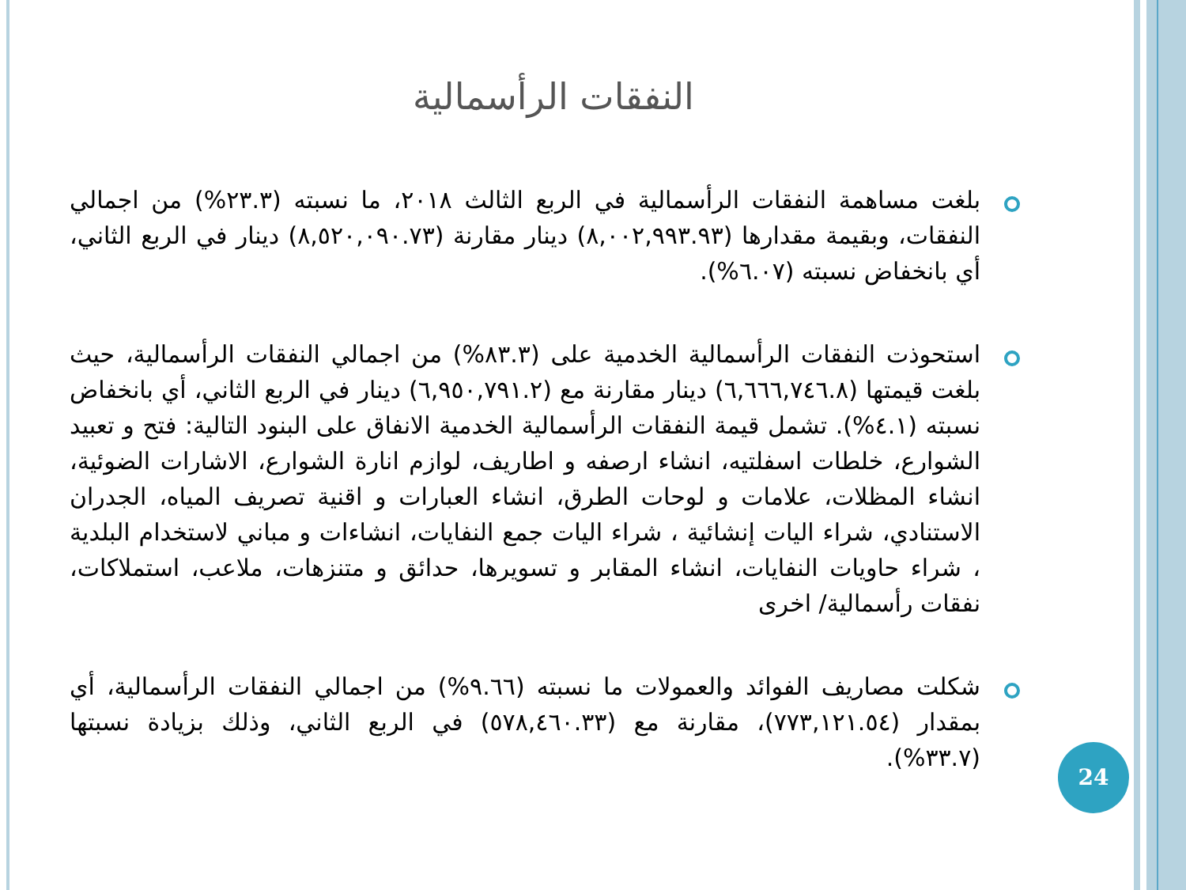النفقات الرأسمالية
بلغت مساهمة النفقات الرأسمالية في الربع الثالث ٢٠١٨، ما نسبته (٢٣.٣%) من اجمالي النفقات، وبقيمة مقدارها (٨,٠٠٢,٩٩٣.٩٣) دينار مقارنة (٨,٥٢٠,٠٩٠.٧٣) دينار في الربع الثاني، أي بانخفاض نسبته (٦.٠٧%).
استحوذت النفقات الرأسمالية الخدمية على (٨٣.٣%) من اجمالي النفقات الرأسمالية، حيث بلغت قيمتها (٦,٦٦٦,٧٤٦.٨) دينار مقارنة مع (٦,٩٥٠,٧٩١.٢) دينار في الربع الثاني، أي بانخفاض نسبته (٤.١%). تشمل قيمة النفقات الرأسمالية الخدمية الانفاق على البنود التالية: فتح و تعبيد الشوارع، خلطات اسفلتيه، انشاء ارصفه و اطاريف، لوازم انارة الشوارع، الاشارات الضوئية، انشاء المظلات، علامات و لوحات الطرق، انشاء العبارات و اقنية تصريف المياه، الجدران الاستنادي، شراء اليات إنشائية ، شراء اليات جمع النفايات، انشاءات و مباني لاستخدام البلدية ، شراء حاويات النفايات، انشاء المقابر و تسويرها، حدائق و متنزهات، ملاعب، استملاكات، نفقات رأسمالية/ اخرى
شكلت مصاريف الفوائد والعمولات ما نسبته (٩.٦٦%) من اجمالي النفقات الرأسمالية، أي بمقدار (٧٧٣,١٢١.٥٤)، مقارنة مع (٥٧٨,٤٦٠.٣٣) في الربع الثاني، وذلك بزيادة نسبتها (٣٣.٧%).
24